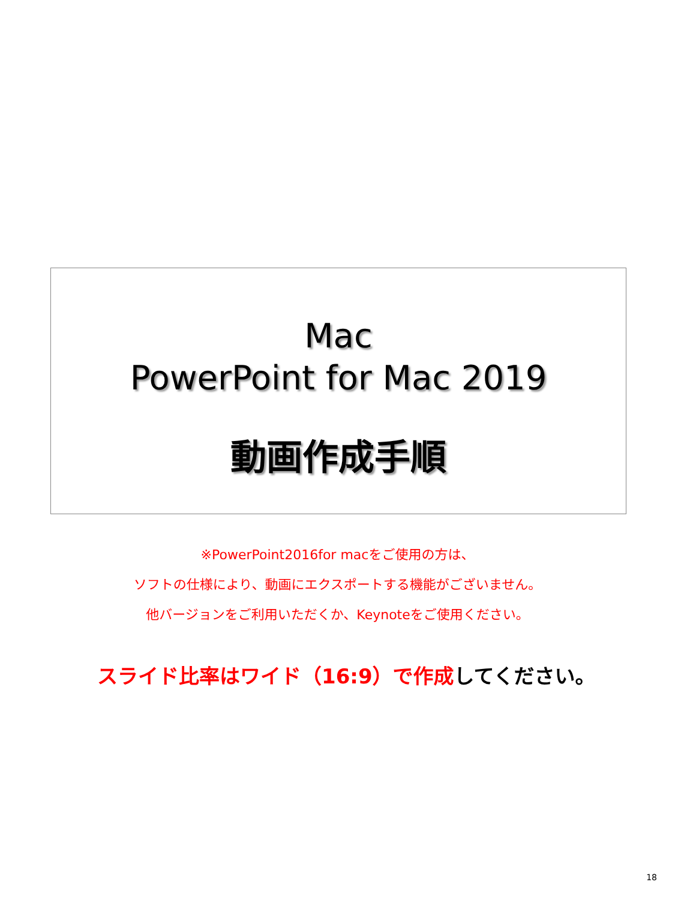Mac
PowerPoint for Mac 2019
動画作成手順
※PowerPoint2016for macをご使用の方は、
ソフトの仕様により、動画にエクスポートする機能がございません。
他バージョンをご利用いただくか、Keynoteをご使用ください。
スライド比率はワイド（16:9）で作成してください。
18